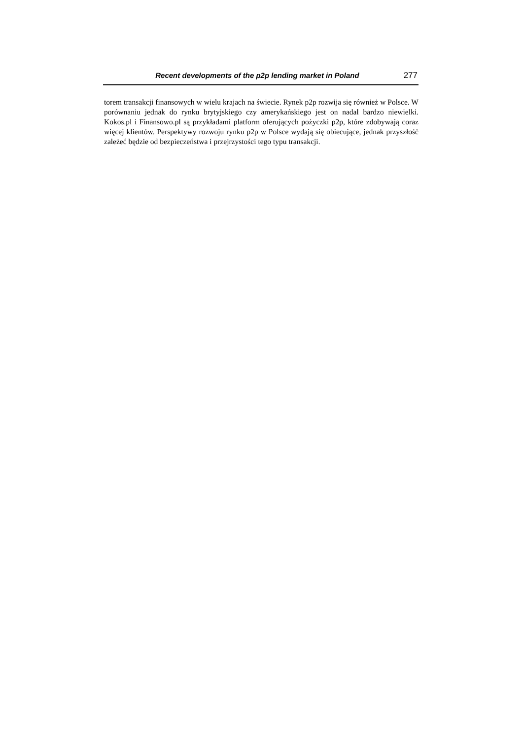Recent developments of the p2p lending market in Poland 277
torem transakcji finansowych w wielu krajach na świecie. Rynek p2p rozwija się również w Polsce. W porównaniu jednak do rynku brytyjskiego czy amerykańskiego jest on nadal bardzo niewielki. Kokos.pl i Finansowo.pl są przykładami platform oferujących pożyczki p2p, które zdobywają coraz więcej klientów. Perspektywy rozwoju rynku p2p w Polsce wydają się obiecujące, jednak przyszłość zależeć będzie od bezpieczeństwa i przejrzystości tego typu transakcji.